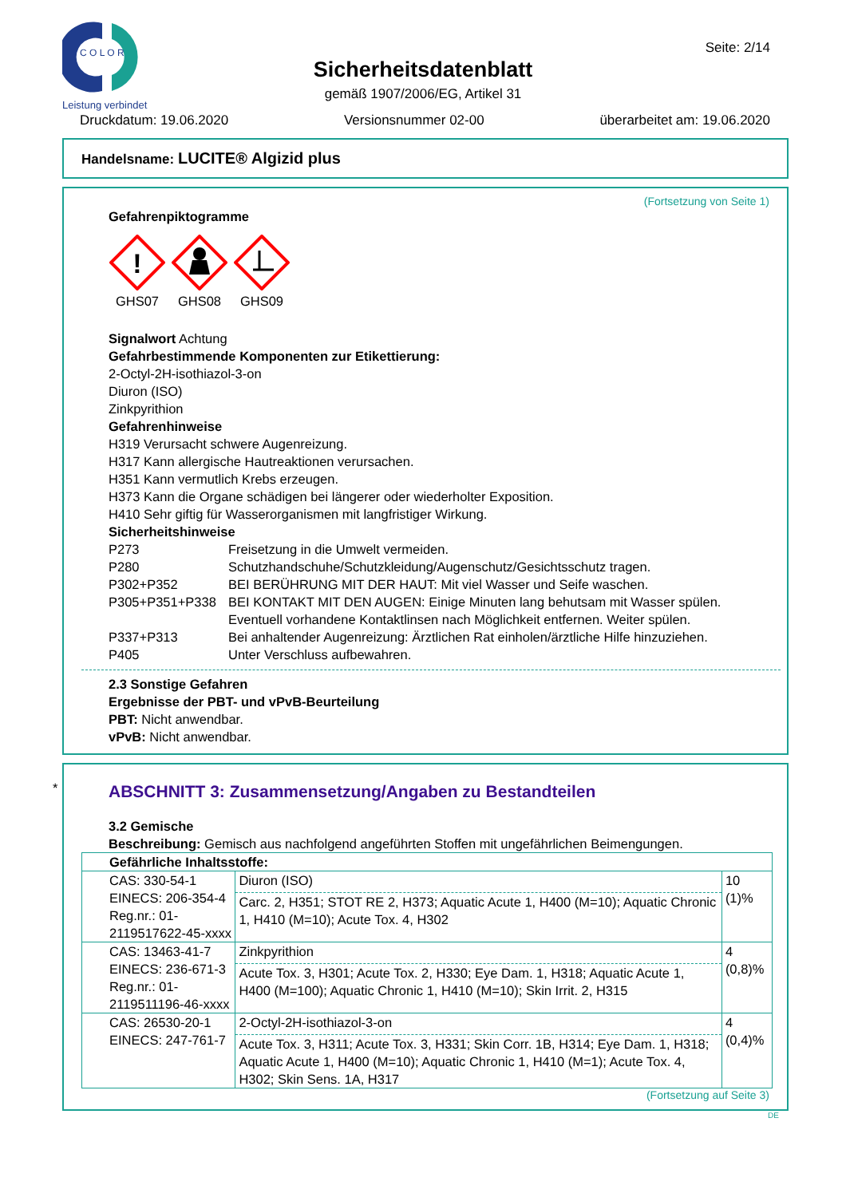C O L O R
Leistung verbindet
Seite: 2/14
Sicherheitsdatenblatt
gemäß 1907/2006/EG, Artikel 31
Druckdatum: 19.06.2020 Versionsnummer 02-00 überarbeitet am: 19.06.2020
Handelsname: LUCITE® Algizid plus
(Fortsetzung von Seite 1)
Gefahrenpiktogramme
!
GHS07
GHS08 GHS09
Signalwort Achtung
Gefahrbestimmende Komponenten zur Etikettierung:
2-Octyl-2H-isothiazol-3-on
Diuron (ISO)
Zinkpyrithion
Gefahrenhinweise
H319 Verursacht schwere Augenreizung.
H317 Kann allergische Hautreaktionen verursachen.
H351 Kann vermutlich Krebs erzeugen.
H373 Kann die Organe schädigen bei längerer oder wiederholter Exposition.
H410 Sehr giftig für Wasserorganismen mit langfristiger Wirkung.
Sicherheitshinweise
P273 Freisetzung in die Umwelt vermeiden. P280 Schutzhandschuhe/Schutzkleidung/Augenschutz/Gesichtsschutz tragen. P302+P352 BEI BERÜHRUNG MIT DER HAUT: Mit viel Wasser und Seife waschen. P305+P351+P338 BEI KONTAKT MIT DEN AUGEN: Einige Minuten lang behutsam mit Wasser spülen. Eventuell vorhandene Kontaktlinsen nach Möglichkeit entfernen. Weiter spülen. P337+P313 Bei anhaltender Augenreizung: Ärztlichen Rat einholen/ärztliche Hilfe hinzuziehen. P405 Unter Verschluss aufbewahren.
2.3 Sonstige Gefahren
Ergebnisse der PBT- und vPvB-Beurteilung
PBT: Nicht anwendbar.
vPvB: Nicht anwendbar.
*
ABSCHNITT 3: Zusammensetzung/Angaben zu Bestandteilen
3.2 Gemische
Beschreibung: Gemisch aus nachfolgend angeführten Stoffen mit ungefährlichen Beimengungen.
| Gefährliche Inhaltsstoffe: | | |
| CAS: 330-54-1 EINECS: 206-354-4 Reg.nr.: 01-2119517622-45-xxxx | Diuron (ISO) Carc. 2, H351; STOT RE 2, H373; Aquatic Acute 1, H400 (M=10); Aquatic Chronic 1, H410 (M=10); Acute Tox. 4, H302 | 10 (1)% |
| CAS: 13463-41-7 EINECS: 236-671-3 Reg.nr.: 01-2119511196-46-xxxx | Zinkpyrithion Acute Tox. 3, H301; Acute Tox. 2, H330; Eye Dam. 1, H318; Aquatic Acute 1, H400 (M=100); Aquatic Chronic 1, H410 (M=10); Skin Irrit. 2, H315 | 4 (0,8)% |
| CAS: 26530-20-1 EINECS: 247-761-7 | 2-Octyl-2H-isothiazol-3-on Acute Tox. 3, H311; Acute Tox. 3, H331; Skin Corr. 1B, H314; Eye Dam. 1, H318; Aquatic Acute 1, H400 (M=10); Aquatic Chronic 1, H410 (M=1); Acute Tox. 4, H302; Skin Sens. 1A, H317 | 4 (0,4)% |
(Fortsetzung auf Seite 3)
DE